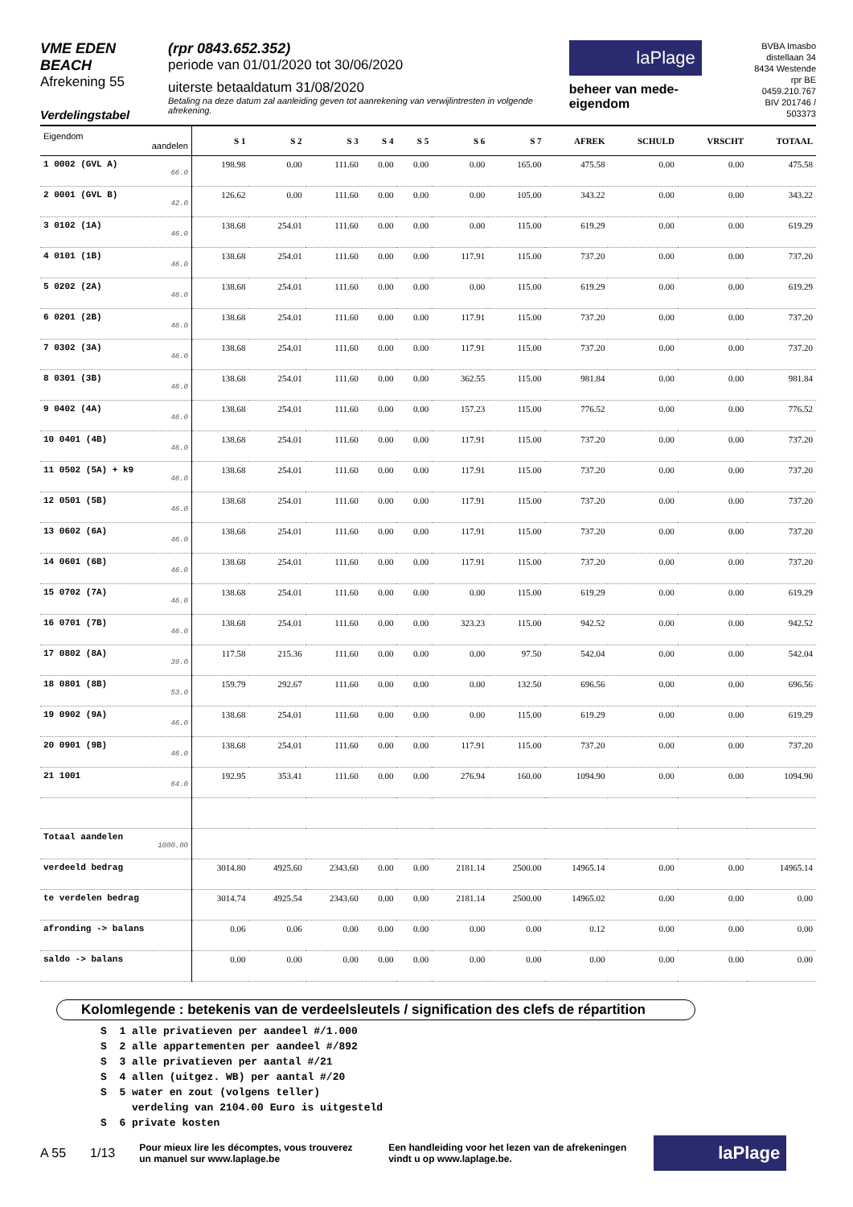VME EDEN BEACH
Afrekening 55
Verdelingstabel
(rpr 0843.652.352)
periode van 01/01/2020 tot 30/06/2020
uiterste betaaldatum 31/08/2020
Betaling na deze datum zal aanleiding geven tot aanrekening van verwijlintresten in volgende afrekening.
laPlage
beheer van mede-eigendom
BVBA Imasbo
distellaan 34
8434 Westende
rpr BE 0459.210.767
BIV 201746 / 503373
| Eigendom aandelen | S 1 | S 2 | S 3 | S 4 | S 5 | S 6 | S 7 | AFREK | SCHULD | VRSCHT | TOTAAL |
| --- | --- | --- | --- | --- | --- | --- | --- | --- | --- | --- | --- |
| 1 0002 (GVL A) 66.0 | 198.98 | 0.00 | 111.60 | 0.00 | 0.00 | 0.00 | 165.00 | 475.58 | 0.00 | 0.00 | 475.58 |
| 2 0001 (GVL B) 42.0 | 126.62 | 0.00 | 111.60 | 0.00 | 0.00 | 0.00 | 105.00 | 343.22 | 0.00 | 0.00 | 343.22 |
| 3 0102 (1A) 46.0 | 138.68 | 254.01 | 111.60 | 0.00 | 0.00 | 0.00 | 115.00 | 619.29 | 0.00 | 0.00 | 619.29 |
| 4 0101 (1B) 46.0 | 138.68 | 254.01 | 111.60 | 0.00 | 0.00 | 117.91 | 115.00 | 737.20 | 0.00 | 0.00 | 737.20 |
| 5 0202 (2A) 46.0 | 138.68 | 254.01 | 111.60 | 0.00 | 0.00 | 0.00 | 115.00 | 619.29 | 0.00 | 0.00 | 619.29 |
| 6 0201 (2B) 46.0 | 138.68 | 254.01 | 111.60 | 0.00 | 0.00 | 117.91 | 115.00 | 737.20 | 0.00 | 0.00 | 737.20 |
| 7 0302 (3A) 46.0 | 138.68 | 254.01 | 111.60 | 0.00 | 0.00 | 117.91 | 115.00 | 737.20 | 0.00 | 0.00 | 737.20 |
| 8 0301 (3B) 46.0 | 138.68 | 254.01 | 111.60 | 0.00 | 0.00 | 362.55 | 115.00 | 981.84 | 0.00 | 0.00 | 981.84 |
| 9 0402 (4A) 46.0 | 138.68 | 254.01 | 111.60 | 0.00 | 0.00 | 157.23 | 115.00 | 776.52 | 0.00 | 0.00 | 776.52 |
| 10 0401 (4B) 46.0 | 138.68 | 254.01 | 111.60 | 0.00 | 0.00 | 117.91 | 115.00 | 737.20 | 0.00 | 0.00 | 737.20 |
| 11 0502 (5A) + k9 46.0 | 138.68 | 254.01 | 111.60 | 0.00 | 0.00 | 117.91 | 115.00 | 737.20 | 0.00 | 0.00 | 737.20 |
| 12 0501 (5B) 46.0 | 138.68 | 254.01 | 111.60 | 0.00 | 0.00 | 117.91 | 115.00 | 737.20 | 0.00 | 0.00 | 737.20 |
| 13 0602 (6A) 46.0 | 138.68 | 254.01 | 111.60 | 0.00 | 0.00 | 117.91 | 115.00 | 737.20 | 0.00 | 0.00 | 737.20 |
| 14 0601 (6B) 46.0 | 138.68 | 254.01 | 111.60 | 0.00 | 0.00 | 117.91 | 115.00 | 737.20 | 0.00 | 0.00 | 737.20 |
| 15 0702 (7A) 46.0 | 138.68 | 254.01 | 111.60 | 0.00 | 0.00 | 0.00 | 115.00 | 619.29 | 0.00 | 0.00 | 619.29 |
| 16 0701 (7B) 46.0 | 138.68 | 254.01 | 111.60 | 0.00 | 0.00 | 323.23 | 115.00 | 942.52 | 0.00 | 0.00 | 942.52 |
| 17 0802 (8A) 39.0 | 117.58 | 215.36 | 111.60 | 0.00 | 0.00 | 0.00 | 97.50 | 542.04 | 0.00 | 0.00 | 542.04 |
| 18 0801 (8B) 53.0 | 159.79 | 292.67 | 111.60 | 0.00 | 0.00 | 0.00 | 132.50 | 696.56 | 0.00 | 0.00 | 696.56 |
| 19 0902 (9A) 46.0 | 138.68 | 254.01 | 111.60 | 0.00 | 0.00 | 0.00 | 115.00 | 619.29 | 0.00 | 0.00 | 619.29 |
| 20 0901 (9B) 46.0 | 138.68 | 254.01 | 111.60 | 0.00 | 0.00 | 117.91 | 115.00 | 737.20 | 0.00 | 0.00 | 737.20 |
| 21 1001 64.0 | 192.95 | 353.41 | 111.60 | 0.00 | 0.00 | 276.94 | 160.00 | 1094.90 | 0.00 | 0.00 | 1094.90 |
| Totaal aandelen 1000.00 | | | | | | | | | | | |
| verdeeld bedrag | 3014.80 | 4925.60 | 2343.60 | 0.00 | 0.00 | 2181.14 | 2500.00 | 14965.14 | 0.00 | 0.00 | 14965.14 |
| te verdelen bedrag | 3014.74 | 4925.54 | 2343.60 | 0.00 | 0.00 | 2181.14 | 2500.00 | 14965.02 | 0.00 | 0.00 | 0.00 |
| afronding -> balans | 0.06 | 0.06 | 0.00 | 0.00 | 0.00 | 0.00 | 0.00 | 0.12 | 0.00 | 0.00 | 0.00 |
| saldo -> balans | 0.00 | 0.00 | 0.00 | 0.00 | 0.00 | 0.00 | 0.00 | 0.00 | 0.00 | 0.00 | 0.00 |
Kolomlegende : betekenis van de verdeelsleutels / signification des clefs de répartition
S 1 alle privatieven per aandeel #/1.000 S 2 alle appartementen per aandeel #/892 S 3 alle privatieven per aantal #/21 S 4 allen (uitgez. WB) per aantal #/20 S 5 water en zout (volgens teller) verdeling van 2104.00 Euro is uitgesteld S 6 private kosten
A 55 1/13 Pour mieux lire les décomptes, vous trouverez un manuel sur www.laplage.be Een handleiding voor het lezen van de afrekeningen vindt u op www.laplage.be.
laPlage